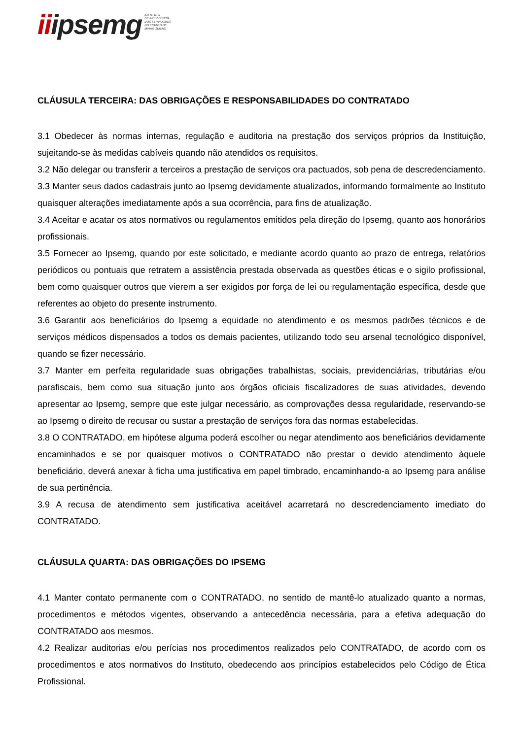iiipsemg
INSTITUTO
DE PREVIDÊNCIA
DOS SERVIDORES
DO ESTADO DE
MINAS GERAIS
CLÁUSULA TERCEIRA: DAS OBRIGAÇÕES E RESPONSABILIDADES DO CONTRATADO
3.1 Obedecer às normas internas, regulação e auditoria na prestação dos serviços próprios da Instituição, sujeitando-se às medidas cabíveis quando não atendidos os requisitos.
3.2 Não delegar ou transferir a terceiros a prestação de serviços ora pactuados, sob pena de descredenciamento.
3.3 Manter seus dados cadastrais junto ao Ipsemg devidamente atualizados, informando formalmente ao Instituto quaisquer alterações imediatamente após a sua ocorrência, para fins de atualização.
3.4 Aceitar e acatar os atos normativos ou regulamentos emitidos pela direção do Ipsemg, quanto aos honorários profissionais.
3.5 Fornecer ao Ipsemg, quando por este solicitado, e mediante acordo quanto ao prazo de entrega, relatórios periódicos ou pontuais que retratem a assistência prestada observada as questões éticas e o sigilo profissional, bem como quaisquer outros que vierem a ser exigidos por força de lei ou regulamentação específica, desde que referentes ao objeto do presente instrumento.
3.6 Garantir aos beneficiários do Ipsemg a equidade no atendimento e os mesmos padrões técnicos e de serviços médicos dispensados a todos os demais pacientes, utilizando todo seu arsenal tecnológico disponível, quando se fizer necessário.
3.7 Manter em perfeita regularidade suas obrigações trabalhistas, sociais, previdenciárias, tributárias e/ou parafiscais, bem como sua situação junto aos órgãos oficiais fiscalizadores de suas atividades, devendo apresentar ao Ipsemg, sempre que este julgar necessário, as comprovações dessa regularidade, reservando-se ao Ipsemg o direito de recusar ou sustar a prestação de serviços fora das normas estabelecidas.
3.8 O CONTRATADO, em hipótese alguma poderá escolher ou negar atendimento aos beneficiários devidamente encaminhados e se por quaisquer motivos o CONTRATADO não prestar o devido atendimento àquele beneficiário, deverá anexar à ficha uma justificativa em papel timbrado, encaminhando-a ao Ipsemg para análise de sua pertinência.
3.9 A recusa de atendimento sem justificativa aceitável acarretará no descredenciamento imediato do CONTRATADO.
CLÁUSULA QUARTA: DAS OBRIGAÇÕES DO IPSEMG
4.1 Manter contato permanente com o CONTRATADO, no sentido de mantê-lo atualizado quanto a normas, procedimentos e métodos vigentes, observando a antecedência necessária, para a efetiva adequação do CONTRATADO aos mesmos.
4.2 Realizar auditorias e/ou perícias nos procedimentos realizados pelo CONTRATADO, de acordo com os procedimentos e atos normativos do Instituto, obedecendo aos princípios estabelecidos pelo Código de Ética Profissional.